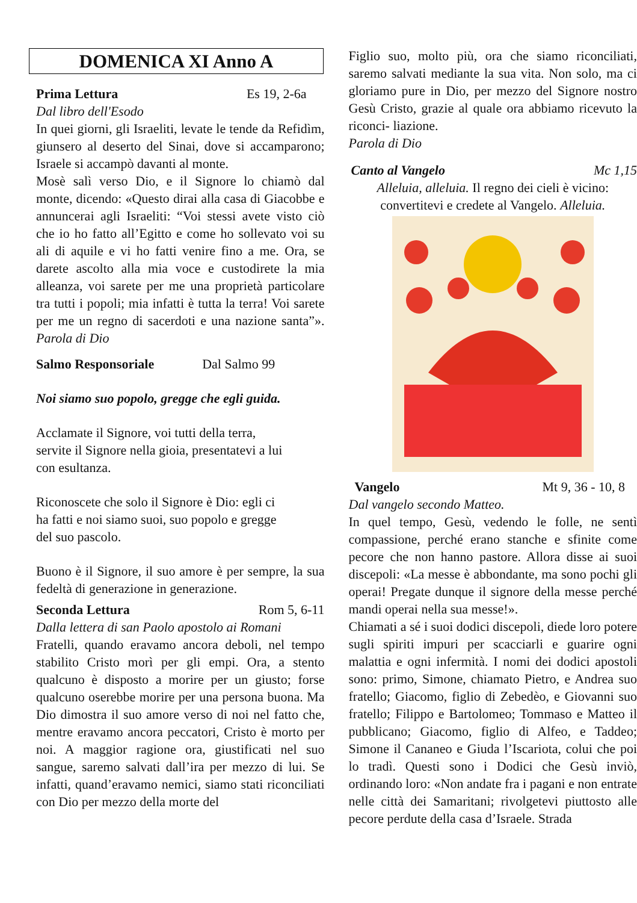DOMENICA XI Anno A
Prima Lettura Es 19, 2-6a
Dal libro dell'Esodo
In quei giorni, gli Israeliti, levate le tende da Refidìm, giunsero al deserto del Sinai, dove si accamparono; Israele si accampò davanti al monte.
Mosè salì verso Dio, e il Signore lo chiamò dal monte, dicendo: «Questo dirai alla casa di Giacobbe e annuncerai agli Israeliti: “Voi stessi avete visto ciò che io ho fatto all’Egitto e come ho sollevato voi su ali di aquile e vi ho fatti venire fino a me. Ora, se darete ascolto alla mia voce e custodirete la mia alleanza, voi sarete per me una proprietà particolare tra tutti i popoli; mia infatti è tutta la terra! Voi sarete per me un regno di sacerdoti e una nazione santa”». Parola di Dio
Salmo Responsoriale Dal Salmo 99
Noi siamo suo popolo, gregge che egli guida.
Acclamate il Signore, voi tutti della terra,
servite il Signore nella gioia, presentatevi a lui
con esultanza.
Riconoscete che solo il Signore è Dio: egli ci
ha fatti e noi siamo suoi, suo popolo e gregge
del suo pascolo.
Buono è il Signore, il suo amore è per sempre, la sua fedeltà di generazione in generazione.
Seconda Lettura Rom 5, 6-11
Dalla lettera di san Paolo apostolo ai Romani
Fratelli, quando eravamo ancora deboli, nel tempo stabilito Cristo morì per gli empi. Ora, a stento qualcuno è disposto a morire per un giusto; forse qualcuno oserebbe morire per una persona buona. Ma Dio dimostra il suo amore verso di noi nel fatto che, mentre eravamo ancora peccatori, Cristo è morto per noi. A maggior ragione ora, giustificati nel suo sangue, saremo salvati dall’ira per mezzo di lui. Se infatti, quand’eravamo nemici, siamo stati riconciliati con Dio per mezzo della morte del
Figlio suo, molto più, ora che siamo riconciliati, saremo salvati mediante la sua vita. Non solo, ma ci gloriamo pure in Dio, per mezzo del Signore nostro Gesù Cristo, grazie al quale ora abbiamo ricevuto la riconci- liazione.
Parola di Dio
Canto al Vangelo Mc 1,15
Alleluia, alleluia. Il regno dei cieli è vicino:
convertitevi e credete al Vangelo. Alleluia.
Vangelo Mt 9, 36 - 10, 8
Dal vangelo secondo Matteo.
In quel tempo, Gesù, vedendo le folle, ne sentì compassione, perché erano stanche e sfinite come pecore che non hanno pastore. Allora disse ai suoi discepoli: «La messe è abbondante, ma sono pochi gli operai! Pregate dunque il signore della messe perché mandi operai nella sua messe!».
Chiamati a sé i suoi dodici discepoli, diede loro potere sugli spiriti impuri per scacciarli e guarire ogni malattia e ogni infermità. I nomi dei dodici apostoli sono: primo, Simone, chiamato Pietro, e Andrea suo fratello; Giacomo, figlio di Zebedèo, e Giovanni suo fratello; Filippo e Bartolomeo; Tommaso e Matteo il pubblicano; Giacomo, figlio di Alfeo, e Taddeo; Simone il Cananeo e Giuda l’Iscariota, colui che poi lo tradì. Questi sono i Dodici che Gesù inviò, ordinando loro: «Non andate fra i pagani e non entrate nelle città dei Samaritani; rivolgetevi piuttosto alle pecore perdute della casa d’Israele. Strada